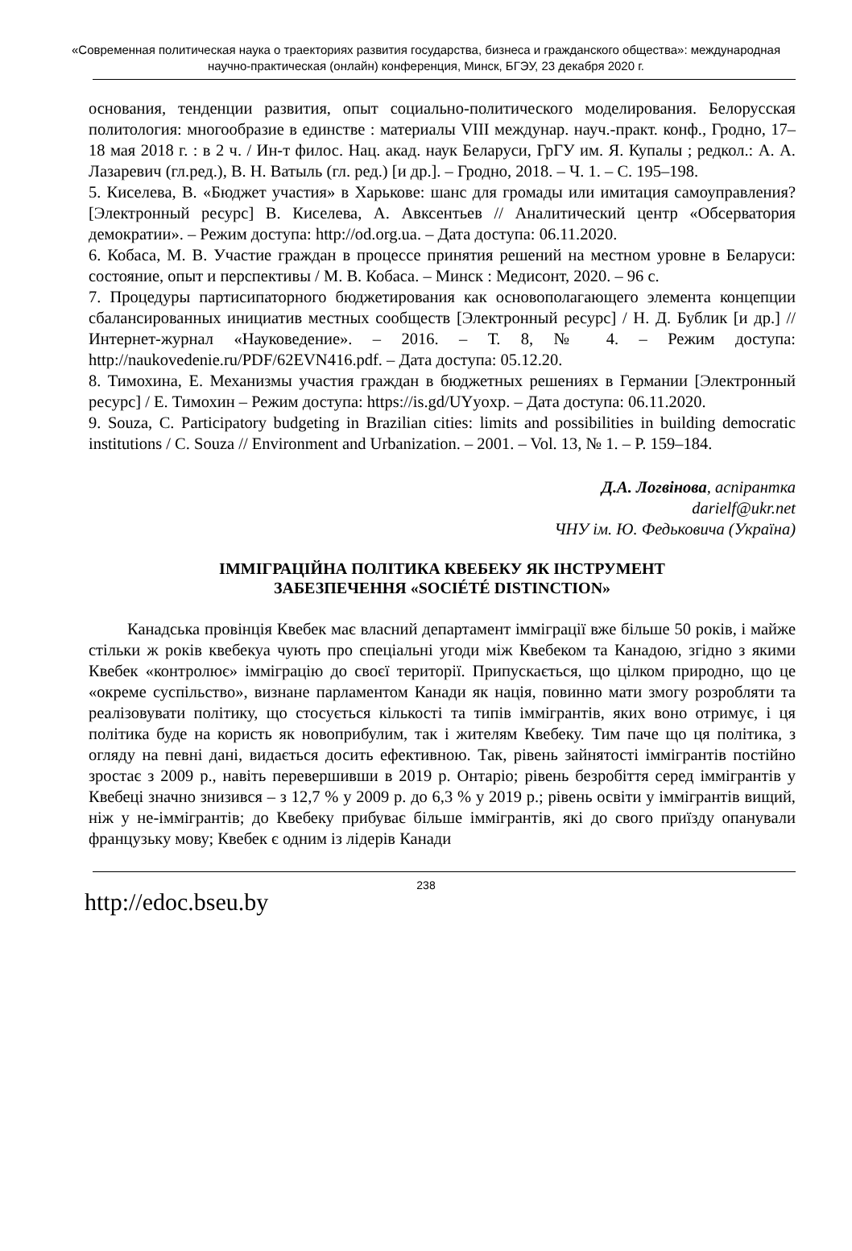«Современная политическая наука о траекториях развития государства, бизнеса и гражданского общества»: международная научно-практическая (онлайн) конференция, Минск, БГЭУ, 23 декабря 2020 г.
основания, тенденции развития, опыт социально-политического моделирования. Белорусская политология: многообразие в единстве : материалы VIII междунар. науч.-практ. конф., Гродно, 17–18 мая 2018 г. : в 2 ч. / Ин-т филос. Нац. акад. наук Беларуси, ГрГУ им. Я. Купалы ; редкол.: А. А. Лазаревич (гл.ред.), В. Н. Ватыль (гл. ред.) [и др.]. – Гродно, 2018. – Ч. 1. – С. 195–198.
5. Киселева, В. «Бюджет участия» в Харькове: шанс для громады или имитация самоуправления? [Электронный ресурс] В. Киселева, А. Авксентьев // Аналитический центр «Обсерватория демократии». – Режим доступа: http://od.org.ua. – Дата доступа: 06.11.2020.
6. Кобаса, М. В. Участие граждан в процессе принятия решений на местном уровне в Беларуси: состояние, опыт и перспективы / М. В. Кобаса. – Минск : Медисонт, 2020. – 96 с.
7. Процедуры партисипаторного бюджетирования как основополагающего элемента концепции сбалансированных инициатив местных сообществ [Электронный ресурс] / Н. Д. Бублик [и др.] // Интернет-журнал «Науковедение». – 2016. – Т. 8, № 4. – Режим доступа: http://naukovedenie.ru/PDF/62EVN416.pdf. – Дата доступа: 05.12.20.
8. Тимохина, Е. Механизмы участия граждан в бюджетных решениях в Германии [Электронный ресурс] / Е. Тимохин – Режим доступа: https://is.gd/UYyoxp. – Дата доступа: 06.11.2020.
9. Souza, C. Participatory budgeting in Brazilian cities: limits and possibilities in building democratic institutions / C. Souza // Environment and Urbanization. – 2001. – Vol. 13, № 1. – P. 159–184.
Д.А. Логвінова, аспірантка
darielf@ukr.net
ЧНУ ім. Ю. Федьковича (Україна)
ІММІГРАЦІЙНА ПОЛІТИКА КВЕБЕКУ ЯК ІНСТРУМЕНТ
ЗАБЕЗПЕЧЕННЯ «SOCIÉTÉ DISTINCTION»
Канадська провінція Квебек має власний департамент імміграції вже більше 50 років, і майже стільки ж років квебекуа чують про спеціальні угоди між Квебеком та Канадою, згідно з якими Квебек «контролює» імміграцію до своєї території. Припускається, що цілком природно, що це «окреме суспільство», визнане парламентом Канади як нація, повинно мати змогу розробляти та реалізовувати політику, що стосується кількості та типів іммігрантів, яких воно отримує, і ця політика буде на користь як новоприбулим, так і жителям Квебеку. Тим паче що ця політика, з огляду на певні дані, видається досить ефективною. Так, рівень зайнятості іммігрантів постійно зростає з 2009 р., навіть перевершивши в 2019 р. Онтаріо; рівень безробіття серед іммігрантів у Квебеці значно знизився – з 12,7 % у 2009 р. до 6,3 % у 2019 р.; рівень освіти у іммігрантів вищий, ніж у не-іммігрантів; до Квебеку прибуває більше іммігрантів, які до свого приїзду опанували французьку мову; Квебек є одним із лідерів Канади
238
http://edoc.bseu.by